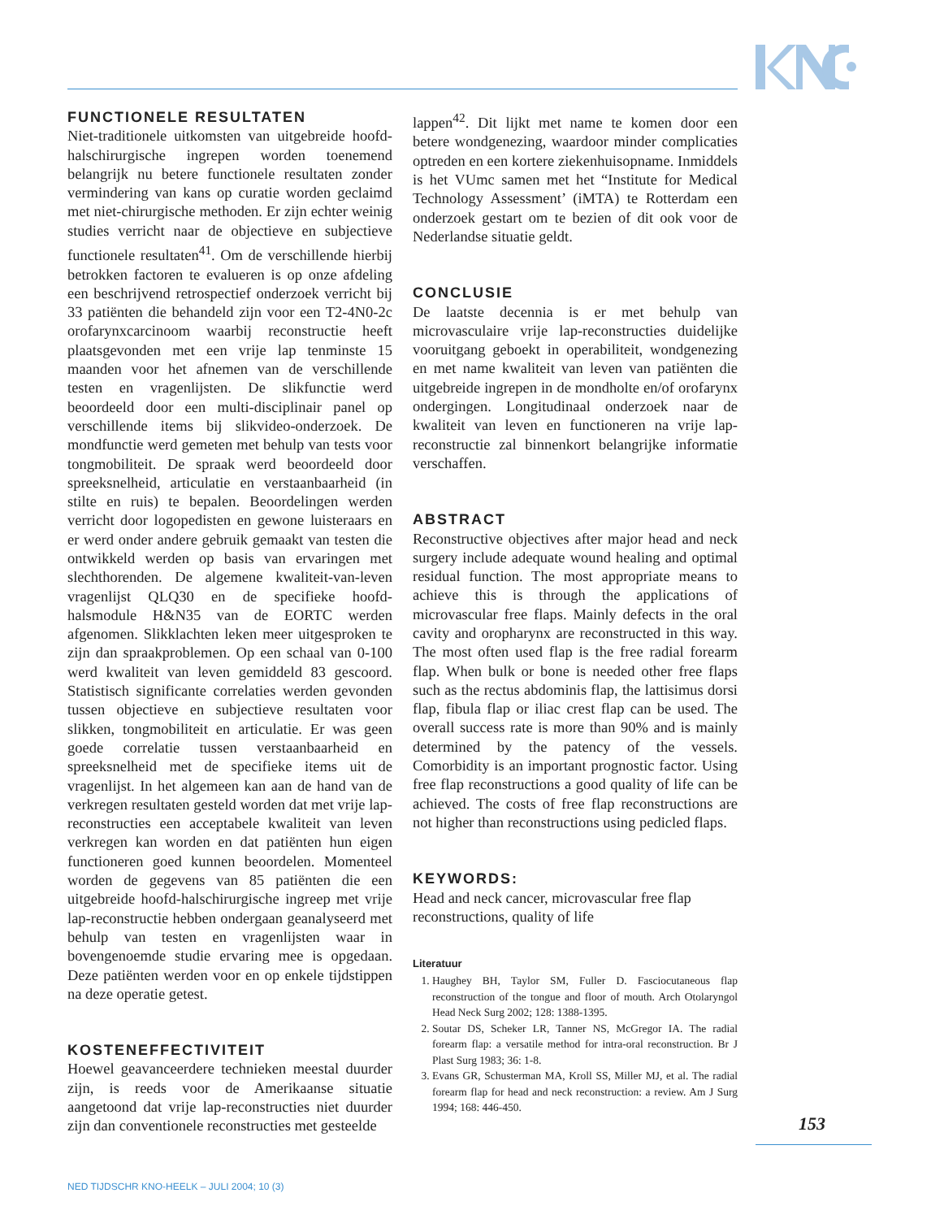FUNCTIONELE RESULTATEN
Niet-traditionele uitkomsten van uitgebreide hoofd-halschirurgische ingrepen worden toenemend belangrijk nu betere functionele resultaten zonder vermindering van kans op curatie worden geclaimd met niet-chirurgische methoden. Er zijn echter weinig studies verricht naar de objectieve en subjectieve functionele resultaten<sup>41</sup>. Om de verschillende hierbij betrokken factoren te evalueren is op onze afdeling een beschrijvend retrospectief onderzoek verricht bij 33 patiënten die behandeld zijn voor een T2-4N0-2c orofarynxcarcinoom waarbij reconstructie heeft plaatsgevonden met een vrije lap tenminste 15 maanden voor het afnemen van de verschillende testen en vragenlijsten. De slikfunctie werd beoordeeld door een multi-disciplinair panel op verschillende items bij slikvideo-onderzoek. De mondfunctie werd gemeten met behulp van tests voor tongmobiliteit. De spraak werd beoordeeld door spreeksnelheid, articulatie en verstaanbaarheid (in stilte en ruis) te bepalen. Beoordelingen werden verricht door logopedisten en gewone luisteraars en er werd onder andere gebruik gemaakt van testen die ontwikkeld werden op basis van ervaringen met slechthorenden. De algemene kwaliteit-van-leven vragenlijst QLQ30 en de specifieke hoofd-halsmodule H&N35 van de EORTC werden afgenomen. Slikklachten leken meer uitgesproken te zijn dan spraakproblemen. Op een schaal van 0-100 werd kwaliteit van leven gemiddeld 83 gescoord. Statistisch significante correlaties werden gevonden tussen objectieve en subjectieve resultaten voor slikken, tongmobiliteit en articulatie. Er was geen goede correlatie tussen verstaanbaarheid en spreeksnelheid met de specifieke items uit de vragenlijst. In het algemeen kan aan de hand van de verkregen resultaten gesteld worden dat met vrije lap-reconstructies een acceptabele kwaliteit van leven verkregen kan worden en dat patiënten hun eigen functioneren goed kunnen beoordelen. Momenteel worden de gegevens van 85 patiënten die een uitgebreide hoofd-halschirurgische ingreep met vrije lap-reconstructie hebben ondergaan geanalyseerd met behulp van testen en vragenlijsten waar in bovengenoemde studie ervaring mee is opgedaan. Deze patiënten werden voor en op enkele tijdstippen na deze operatie getest.
KOSTENEFFECTIVITEIT
Hoewel geavanceerdere technieken meestal duurder zijn, is reeds voor de Amerikaanse situatie aangetoond dat vrije lap-reconstructies niet duurder zijn dan conventionele reconstructies met gesteelde
lappen<sup>42</sup>. Dit lijkt met name te komen door een betere wondgenezing, waardoor minder complicaties optreden en een kortere ziekenhuisopname. Inmiddels is het VUmc samen met het “Institute for Medical Technology Assessment’ (iMTA) te Rotterdam een onderzoek gestart om te bezien of dit ook voor de Nederlandse situatie geldt.
CONCLUSIE
De laatste decennia is er met behulp van microvasculaire vrije lap-reconstructies duidelijke vooruitgang geboekt in operabiliteit, wondgenezing en met name kwaliteit van leven van patiënten die uitgebreide ingrepen in de mondholte en/of orofarynx ondergingen. Longitudinaal onderzoek naar de kwaliteit van leven en functioneren na vrije lap-reconstructie zal binnenkort belangrijke informatie verschaffen.
ABSTRACT
Reconstructive objectives after major head and neck surgery include adequate wound healing and optimal residual function. The most appropriate means to achieve this is through the applications of microvascular free flaps. Mainly defects in the oral cavity and oropharynx are reconstructed in this way. The most often used flap is the free radial forearm flap. When bulk or bone is needed other free flaps such as the rectus abdominis flap, the lattisimus dorsi flap, fibula flap or iliac crest flap can be used. The overall success rate is more than 90% and is mainly determined by the patency of the vessels. Comorbidity is an important prognostic factor. Using free flap reconstructions a good quality of life can be achieved. The costs of free flap reconstructions are not higher than reconstructions using pedicled flaps.
KEYWORDS:
Head and neck cancer, microvascular free flap reconstructions, quality of life
Literatuur
1. Haughey BH, Taylor SM, Fuller D. Fasciocutaneous flap reconstruction of the tongue and floor of mouth. Arch Otolaryngol Head Neck Surg 2002; 128: 1388-1395.
2. Soutar DS, Scheker LR, Tanner NS, McGregor IA. The radial forearm flap: a versatile method for intra-oral reconstruction. Br J Plast Surg 1983; 36: 1-8.
3. Evans GR, Schusterman MA, Kroll SS, Miller MJ, et al. The radial forearm flap for head and neck reconstruction: a review. Am J Surg 1994; 168: 446-450.
153
NED TIJDSCHR KNO-HEELK – JULI 2004; 10 (3)